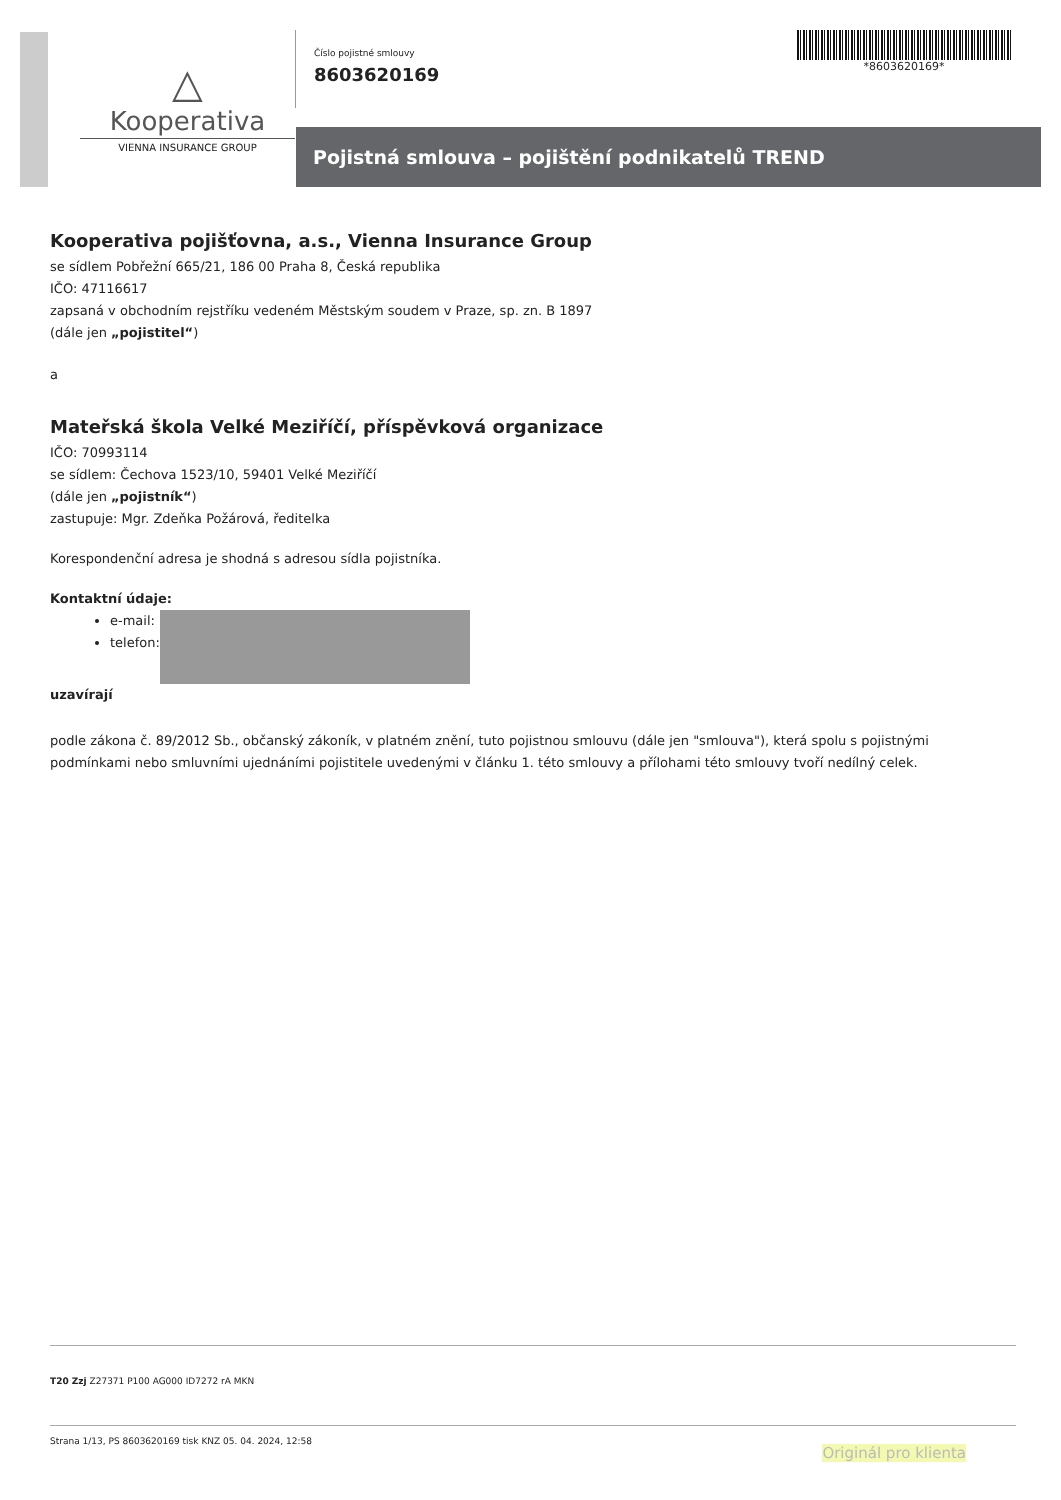△
Kooperativa
VIENNA INSURANCE GROUP
Číslo pojistné smlouvy
8603620169
*8603620169*
Pojistná smlouva – pojištění podnikatelů TREND
Kooperativa pojišťovna, a.s., Vienna Insurance Group
se sídlem Pobřežní 665/21, 186 00 Praha 8, Česká republika
IČO: 47116617
zapsaná v obchodním rejstříku vedeném Městským soudem v Praze, sp. zn. B 1897
(dále jen „pojistitel“)
a
Mateřská škola Velké Meziříčí, příspěvková organizace
IČO: 70993114
se sídlem: Čechova 1523/10, 59401 Velké Meziříčí
(dále jen „pojistník“)
zastupuje: Mgr. Zdeňka Požárová, ředitelka
Korespondenční adresa je shodná s adresou sídla pojistníka.
Kontaktní údaje:
e-mail:
telefon:
uzavírají
podle zákona č. 89/2012 Sb., občanský zákoník, v platném znění, tuto pojistnou smlouvu (dále jen "smlouva"), která spolu s pojistnými podmínkami nebo smluvními ujednáními pojistitele uvedenými v článku 1. této smlouvy a přílohami této smlouvy tvoří nedílný celek.
T20 Zzj Z27371 P100 AG000 ID7272 rA MKN
Strana 1/13, PS 8603620169 tisk KNZ 05. 04. 2024, 12:58 Originál pro klienta